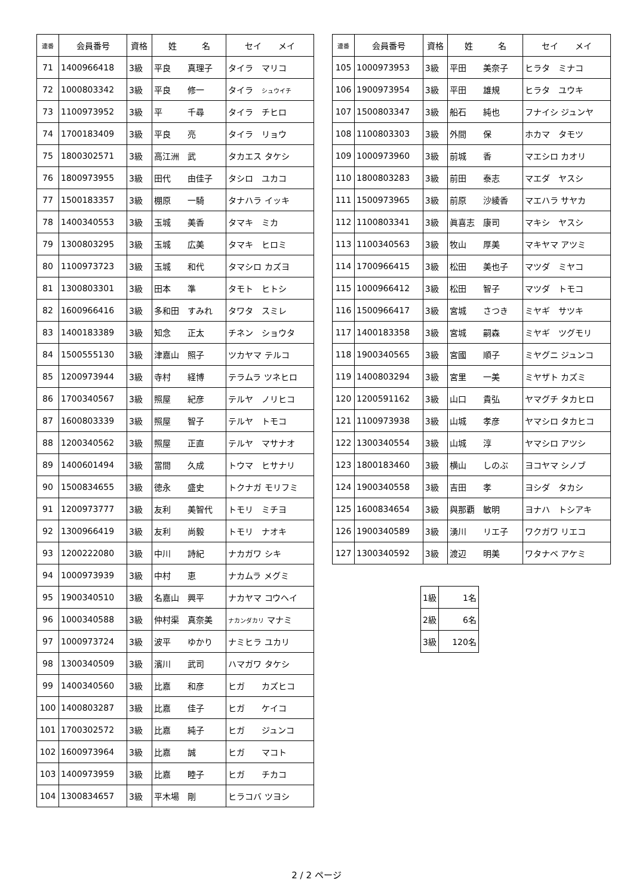| 連番 | 会員番号 | 資格 | 姓 名 | セイ メイ |
| --- | --- | --- | --- | --- |
| 71 | 1400966418 | 3級 | 平良 真理子 | タイラ マリコ |
| 72 | 1000803342 | 3級 | 平良 修一 | タイラ シュウイチ |
| 73 | 1100973952 | 3級 | 平 千尋 | タイラ チヒロ |
| 74 | 1700183409 | 3級 | 平良 亮 | タイラ リョウ |
| 75 | 1800302571 | 3級 | 高江洲 武 | タカエス タケシ |
| 76 | 1800973955 | 3級 | 田代 由佳子 | タシロ ユカコ |
| 77 | 1500183357 | 3級 | 棚原 一騎 | タナハラ イッキ |
| 78 | 1400340553 | 3級 | 玉城 美香 | タマキ ミカ |
| 79 | 1300803295 | 3級 | 玉城 広美 | タマキ ヒロミ |
| 80 | 1100973723 | 3級 | 玉城 和代 | タマシロ カズヨ |
| 81 | 1300803301 | 3級 | 田本 準 | タモト ヒトシ |
| 82 | 1600966416 | 3級 | 多和田 すみれ | タワタ スミレ |
| 83 | 1400183389 | 3級 | 知念 正太 | チネン ショウタ |
| 84 | 1500555130 | 3級 | 津嘉山 照子 | ツカヤマ テルコ |
| 85 | 1200973944 | 3級 | 寺村 経博 | テラムラ ツネヒロ |
| 86 | 1700340567 | 3級 | 照屋 紀彦 | テルヤ ノリヒコ |
| 87 | 1600803339 | 3級 | 照屋 智子 | テルヤ トモコ |
| 88 | 1200340562 | 3級 | 照屋 正直 | テルヤ マサナオ |
| 89 | 1400601494 | 3級 | 當間 久成 | トウマ ヒサナリ |
| 90 | 1500834655 | 3級 | 徳永 盛史 | トクナガ モリフミ |
| 91 | 1200973777 | 3級 | 友利 美智代 | トモリ ミチヨ |
| 92 | 1300966419 | 3級 | 友利 尚毅 | トモリ ナオキ |
| 93 | 1200222080 | 3級 | 中川 詩紀 | ナカガワ シキ |
| 94 | 1000973939 | 3級 | 中村 恵 | ナカムラ メグミ |
| 95 | 1900340510 | 3級 | 名嘉山 興平 | ナカヤマ コウヘイ |
| 96 | 1000340588 | 3級 | 仲村渠 真奈美 | ナカンダカリ マナミ |
| 97 | 1000973724 | 3級 | 波平 ゆかり | ナミヒラ ユカリ |
| 98 | 1300340509 | 3級 | 濱川 武司 | ハマガワ タケシ |
| 99 | 1400340560 | 3級 | 比嘉 和彦 | ヒガ カズヒコ |
| 100 | 1400803287 | 3級 | 比嘉 佳子 | ヒガ ケイコ |
| 101 | 1700302572 | 3級 | 比嘉 純子 | ヒガ ジュンコ |
| 102 | 1600973964 | 3級 | 比嘉 誠 | ヒガ マコト |
| 103 | 1400973959 | 3級 | 比嘉 睦子 | ヒガ チカコ |
| 104 | 1300834657 | 3級 | 平木場 剛 | ヒラコバ ツヨシ |
| 連番 | 会員番号 | 資格 | 姓 名 | セイ メイ |
| --- | --- | --- | --- | --- |
| 105 | 1000973953 | 3級 | 平田 美奈子 | ヒラタ ミナコ |
| 106 | 1900973954 | 3級 | 平田 雄規 | ヒラタ ユウキ |
| 107 | 1500803347 | 3級 | 船石 純也 | フナイシ ジュンヤ |
| 108 | 1100803303 | 3級 | 外間 保 | ホカマ タモツ |
| 109 | 1000973960 | 3級 | 前城 香 | マエシロ カオリ |
| 110 | 1800803283 | 3級 | 前田 泰志 | マエダ ヤスシ |
| 111 | 1500973965 | 3級 | 前原 沙綾香 | マエハラ サヤカ |
| 112 | 1100803341 | 3級 | 眞喜志 康司 | マキシ ヤスシ |
| 113 | 1100340563 | 3級 | 牧山 厚美 | マキヤマ アツミ |
| 114 | 1700966415 | 3級 | 松田 美也子 | マツダ ミヤコ |
| 115 | 1000966412 | 3級 | 松田 智子 | マツダ トモコ |
| 116 | 1500966417 | 3級 | 宮城 さつき | ミヤギ サツキ |
| 117 | 1400183358 | 3級 | 宮城 嗣森 | ミヤギ ツグモリ |
| 118 | 1900340565 | 3級 | 宮國 順子 | ミヤグニ ジュンコ |
| 119 | 1400803294 | 3級 | 宮里 一美 | ミヤザト カズミ |
| 120 | 1200591162 | 3級 | 山口 貴弘 | ヤマグチ タカヒロ |
| 121 | 1100973938 | 3級 | 山城 孝彦 | ヤマシロ タカヒコ |
| 122 | 1300340554 | 3級 | 山城 淳 | ヤマシロ アツシ |
| 123 | 1800183460 | 3級 | 横山 しのぶ | ヨコヤマ シノブ |
| 124 | 1900340558 | 3級 | 吉田 孝 | ヨシダ タカシ |
| 125 | 1600834654 | 3級 | 與那覇 敏明 | ヨナハ トシアキ |
| 126 | 1900340589 | 3級 | 湧川 リエ子 | ワクガワ リエコ |
| 127 | 1300340592 | 3級 | 渡辺 明美 | ワタナベ アケミ |
| 1級 | 1名 |
| 2級 | 6名 |
| 3級 | 120名 |
2 / 2 ページ